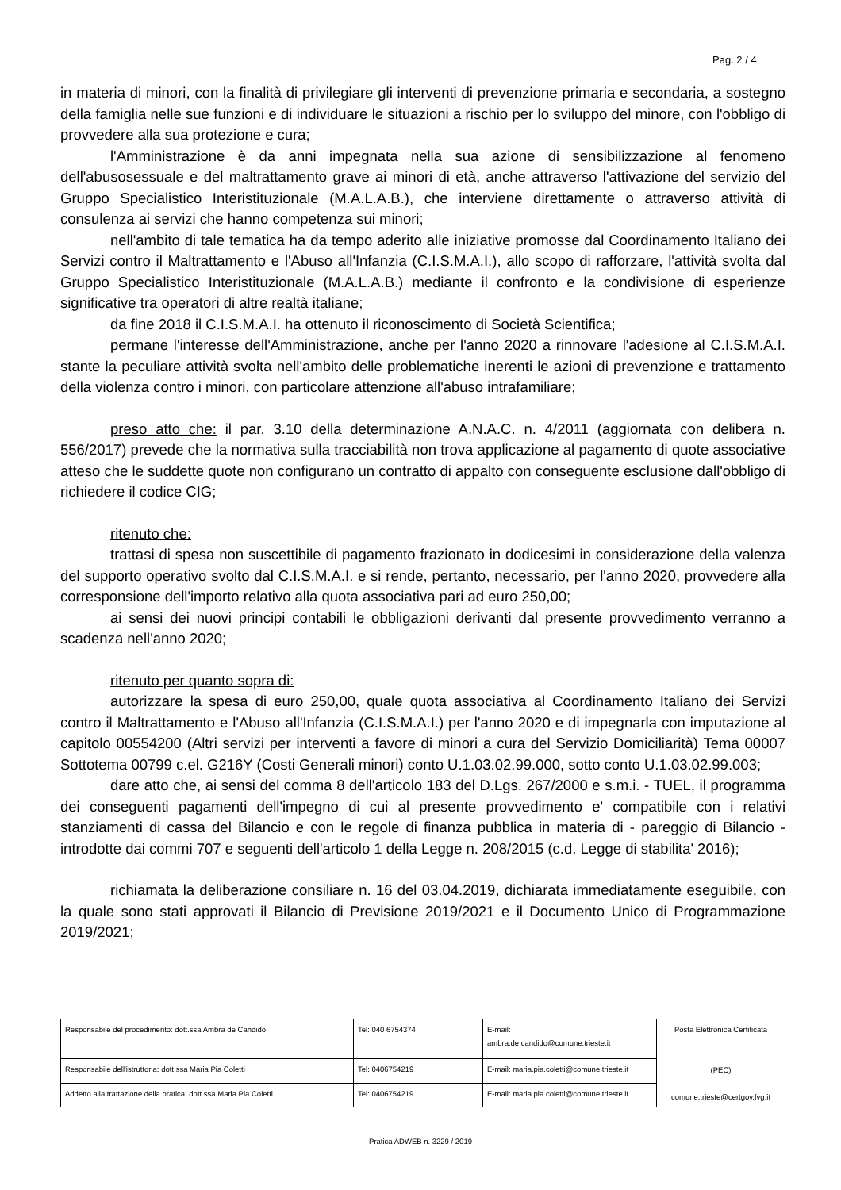Pag. 2 / 4
in materia di minori, con la finalità di privilegiare gli interventi di prevenzione primaria e secondaria, a sostegno della famiglia nelle sue funzioni e di individuare le situazioni a rischio per lo sviluppo del minore, con l'obbligo di provvedere alla sua protezione e cura;
l'Amministrazione è da anni impegnata nella sua azione di sensibilizzazione al fenomeno dell'abusosessuale e del maltrattamento grave ai minori di età, anche attraverso l'attivazione del servizio del Gruppo Specialistico Interistituzionale (M.A.L.A.B.), che interviene direttamente o attraverso attività di consulenza ai servizi che hanno competenza sui minori;
nell'ambito di tale tematica ha da tempo aderito alle iniziative promosse dal Coordinamento Italiano dei Servizi contro il Maltrattamento e l'Abuso all'Infanzia (C.I.S.M.A.I.), allo scopo di rafforzare, l'attività svolta dal Gruppo Specialistico Interistituzionale (M.A.L.A.B.) mediante il confronto e la condivisione di esperienze significative tra operatori di altre realtà italiane;
da fine 2018 il C.I.S.M.A.I. ha ottenuto il riconoscimento di Società Scientifica;
permane l'interesse dell'Amministrazione, anche per l'anno 2020 a rinnovare l'adesione al C.I.S.M.A.I. stante la peculiare attività svolta nell'ambito delle problematiche inerenti le azioni di prevenzione e trattamento della violenza contro i minori, con particolare attenzione all'abuso intrafamiliare;
preso atto che: il par. 3.10 della determinazione A.N.A.C. n. 4/2011 (aggiornata con delibera n. 556/2017) prevede che la normativa sulla tracciabilità non trova applicazione al pagamento di quote associative atteso che le suddette quote non configurano un contratto di appalto con conseguente esclusione dall'obbligo di richiedere il codice CIG;
ritenuto che:
trattasi di spesa non suscettibile di pagamento frazionato in dodicesimi in considerazione della valenza del supporto operativo svolto dal C.I.S.M.A.I. e si rende, pertanto, necessario, per l'anno 2020, provvedere alla corresponsione dell'importo relativo alla quota associativa pari ad euro 250,00;
ai sensi dei nuovi principi contabili le obbligazioni derivanti dal presente provvedimento verranno a scadenza nell'anno 2020;
ritenuto per quanto sopra di:
autorizzare la spesa di euro 250,00, quale quota associativa al Coordinamento Italiano dei Servizi contro il Maltrattamento e l'Abuso all'Infanzia (C.I.S.M.A.I.) per l'anno 2020 e di impegnarla con imputazione al capitolo 00554200 (Altri servizi per interventi a favore di minori a cura del Servizio Domiciliarità) Tema 00007 Sottotema 00799 c.el. G216Y (Costi Generali minori) conto U.1.03.02.99.000, sotto conto U.1.03.02.99.003;
dare atto che, ai sensi del comma 8 dell'articolo 183 del D.Lgs. 267/2000 e s.m.i. - TUEL, il programma dei conseguenti pagamenti dell'impegno di cui al presente provvedimento e' compatibile con i relativi stanziamenti di cassa del Bilancio e con le regole di finanza pubblica in materia di - pareggio di Bilancio - introdotte dai commi 707 e seguenti dell'articolo 1 della Legge n. 208/2015 (c.d. Legge di stabilita' 2016);
richiamata la deliberazione consiliare n. 16 del 03.04.2019, dichiarata immediatamente eseguibile, con la quale sono stati approvati il Bilancio di Previsione 2019/2021 e il Documento Unico di Programmazione 2019/2021;
| Responsabile del procedimento: dott.ssa Ambra de Candido | Tel: 040 6754374 | E-mail: ambra.de.candido@comune.trieste.it | Posta Elettronica Certificata (PEC) comune.trieste@certgov.fvg.it |
| Responsabile dell'istruttoria: dott.ssa Maria Pia Coletti | Tel: 0406754219 | E-mail: maria.pia.coletti@comune.trieste.it | |
| Addetto alla trattazione della pratica: dott.ssa Maria Pia Coletti | Tel: 0406754219 | E-mail: maria.pia.coletti@comune.trieste.it | |
Pratica ADWEB n. 3229 / 2019